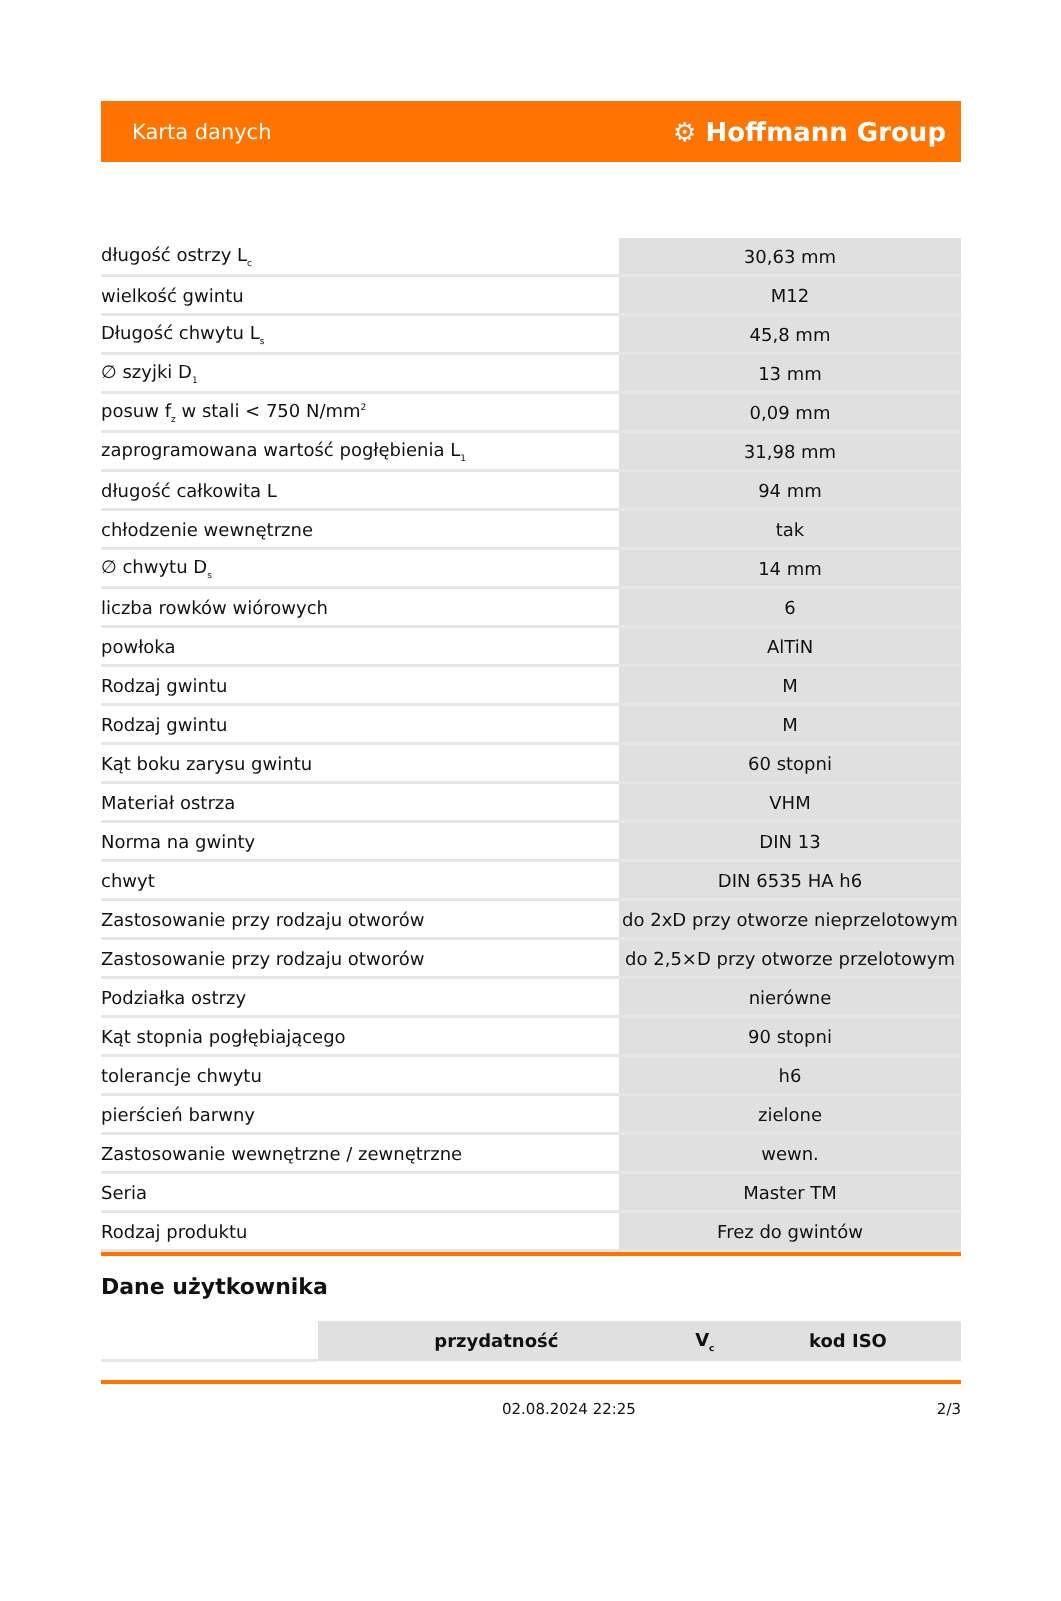Karta danych ⚙ Hoffmann Group
| długość ostrzy L<sub>c</sub> | 30,63 mm |
| wielkość gwintu | M12 |
| Długość chwytu L<sub>s</sub> | 45,8 mm |
| ∅ szyjki D<sub>1</sub> | 13 mm |
| posuw f<sub>z</sub> w stali < 750 N/mm<sup>2</sup> | 0,09 mm |
| zaprogramowana wartość pogłębienia L<sub>1</sub> | 31,98 mm |
| długość całkowita L | 94 mm |
| chłodzenie wewnętrzne | tak |
| ∅ chwytu D<sub>s</sub> | 14 mm |
| liczba rowków wiórowych | 6 |
| powłoka | AlTiN |
| Rodzaj gwintu | M |
| Rodzaj gwintu | M |
| Kąt boku zarysu gwintu | 60 stopni |
| Materiał ostrza | VHM |
| Norma na gwinty | DIN 13 |
| chwyt | DIN 6535 HA h6 |
| Zastosowanie przy rodzaju otworów | do 2xD przy otworze nieprzelotowym |
| Zastosowanie przy rodzaju otworów | do 2,5×D przy otworze przelotowym |
| Podziałka ostrzy | nierówne |
| Kąt stopnia pogłębiającego | 90 stopni |
| tolerancje chwytu | h6 |
| pierścień barwny | zielone |
| Zastosowanie wewnętrzne / zewnętrzne | wewn. |
| Seria | Master TM |
| Rodzaj produktu | Frez do gwintów |
Dane użytkownika
| | przydatność | V<sub>c</sub> | kod ISO |
| --- | --- | --- | --- |
02.08.2024 22:25 2/3